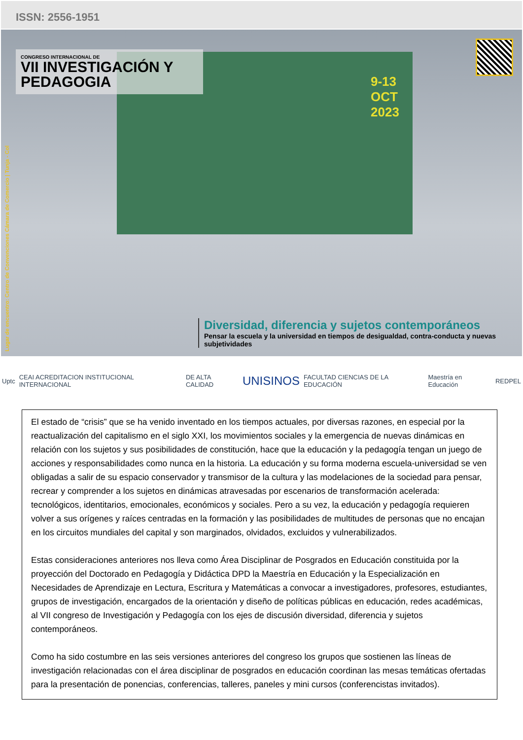ISSN: 2556-1951
CONGRESO INTERNACIONAL DE
VII INVESTIGACIÓN Y PEDAGOGIA
9-13
OCT
2023
Lugar de encuentro: Centro de Convenciones Cámara de Comercio | Tunja - Col
Diversidad, diferencia y sujetos contemporáneos
Pensar la escuela y la universidad en tiempos de desigualdad, contra-conducta y nuevas subjetividades
Uptc CEAI ACREDITACION INSTITUCIONAL INTERNACIONAL DE ALTA CALIDAD UNISINOS FACULTAD CIENCIAS DE LA EDUCACIÓN Maestría en Educación REDPEL
El estado de “crisis” que se ha venido inventado en los tiempos actuales, por diversas razones, en especial por la reactualización del capitalismo en el siglo XXI, los movimientos sociales y la emergencia de nuevas dinámicas en relación con los sujetos y sus posibilidades de constitución, hace que la educación y la pedagogía tengan un juego de acciones y responsabilidades como nunca en la historia. La educación y su forma moderna escuela-universidad se ven obligadas a salir de su espacio conservador y transmisor de la cultura y las modelaciones de la sociedad para pensar, recrear y comprender a los sujetos en dinámicas atravesadas por escenarios de transformación acelerada: tecnológicos, identitarios, emocionales, económicos y sociales. Pero a su vez, la educación y pedagogía requieren volver a sus orígenes y raíces centradas en la formación y las posibilidades de multitudes de personas que no encajan en los circuitos mundiales del capital y son marginados, olvidados, excluidos y vulnerabilizados.
Estas consideraciones anteriores nos lleva como Área Disciplinar de Posgrados en Educación constituida por la proyección del Doctorado en Pedagogía y Didáctica DPD la Maestría en Educación y la Especialización en Necesidades de Aprendizaje en Lectura, Escritura y Matemáticas a convocar a investigadores, profesores, estudiantes, grupos de investigación, encargados de la orientación y diseño de políticas públicas en educación, redes académicas, al VII congreso de Investigación y Pedagogía con los ejes de discusión diversidad, diferencia y sujetos contemporáneos.
Como ha sido costumbre en las seis versiones anteriores del congreso los grupos que sostienen las líneas de investigación relacionadas con el área disciplinar de posgrados en educación coordinan las mesas temáticas ofertadas para la presentación de ponencias, conferencias, talleres, paneles y mini cursos (conferencistas invitados).